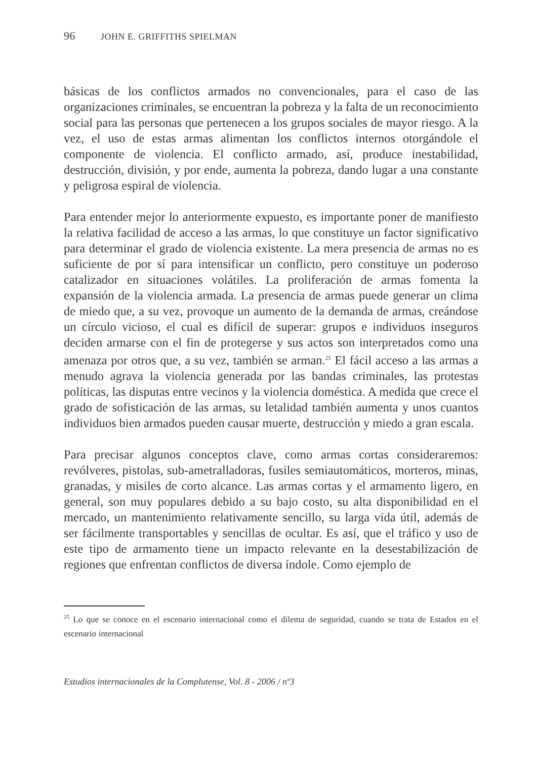96 JOHN E. GRIFFITHS SPIELMAN
básicas de los conflictos armados no convencionales, para el caso de las organizaciones criminales, se encuentran la pobreza y la falta de un reconocimiento social para las personas que pertenecen a los grupos sociales de mayor riesgo. A la vez, el uso de estas armas alimentan los conflictos internos otorgándole el componente de violencia. El conflicto armado, así, produce inestabilidad, destrucción, división, y por ende, aumenta la pobreza, dando lugar a una constante y peligrosa espiral de violencia.
Para entender mejor lo anteriormente expuesto, es importante poner de manifiesto la relativa facilidad de acceso a las armas, lo que constituye un factor significativo para determinar el grado de violencia existente. La mera presencia de armas no es suficiente de por sí para intensificar un conflicto, pero constituye un poderoso catalizador en situaciones volátiles. La proliferación de armas fomenta la expansión de la violencia armada. La presencia de armas puede generar un clima de miedo que, a su vez, provoque un aumento de la demanda de armas, creándose un círculo vicioso, el cual es difícil de superar: grupos e individuos inseguros deciden armarse con el fin de protegerse y sus actos son interpretados como una amenaza por otros que, a su vez, también se arman.<sup>25</sup> El fácil acceso a las armas a menudo agrava la violencia generada por las bandas criminales, las protestas políticas, las disputas entre vecinos y la violencia doméstica. A medida que crece el grado de sofisticación de las armas, su letalidad también aumenta y unos cuantos individuos bien armados pueden causar muerte, destrucción y miedo a gran escala.
Para precisar algunos conceptos clave, como armas cortas consideraremos: revólveres, pistolas, sub-ametralladoras, fusiles semiautomáticos, morteros, minas, granadas, y misiles de corto alcance. Las armas cortas y el armamento ligero, en general, son muy populares debido a su bajo costo, su alta disponibilidad en el mercado, un mantenimiento relativamente sencillo, su larga vida útil, además de ser fácilmente transportables y sencillas de ocultar. Es así, que el tráfico y uso de este tipo de armamento tiene un impacto relevante en la desestabilización de regiones que enfrentan conflictos de diversa índole. Como ejemplo de
<sup>25</sup> Lo que se conoce en el escenario internacional como el dilema de seguridad, cuando se trata de Estados en el escenario internacional
Estudios internacionales de la Complutense, Vol. 8 - 2006 / nº3